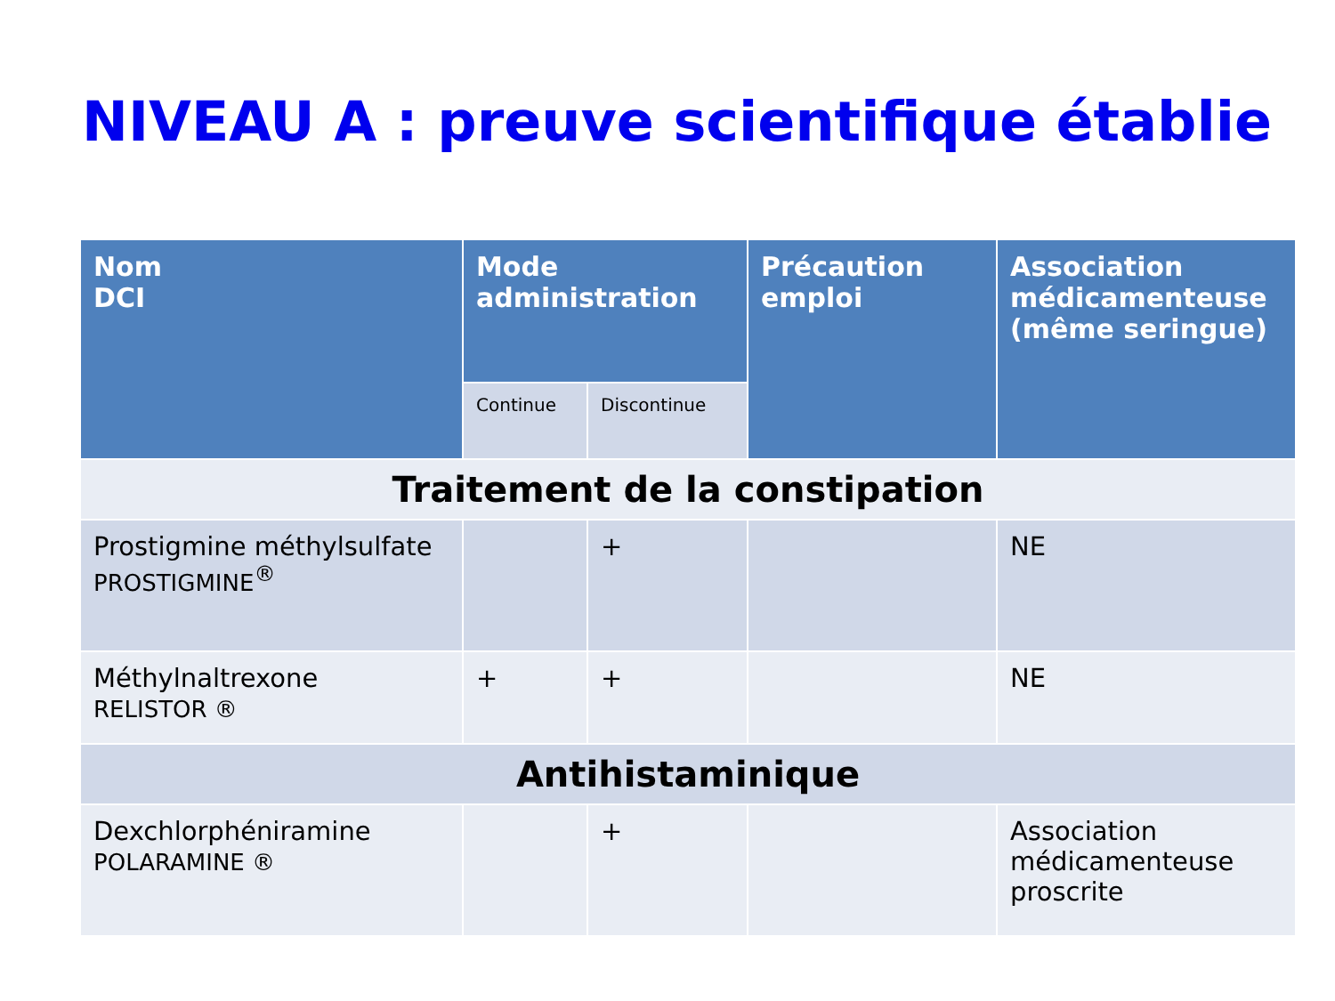NIVEAU A : preuve scientifique établie
| Nom DCI | Mode administration | | Précaution emploi | Association médicamenteuse (même seringue) |
| --- | --- | --- | --- | --- |
| | Continue | Discontinue | | |
| Traitement de la constipation | | | | |
| Prostigmine méthylsulfate PROSTIGMINE<sup>®</sup> | | + | | NE |
| Méthylnaltrexone RELISTOR ® | + | + | | NE |
| Antihistaminique | | | | |
| Dexchlorphéniramine POLARAMINE ® | | + | | Association médicamenteuse proscrite |